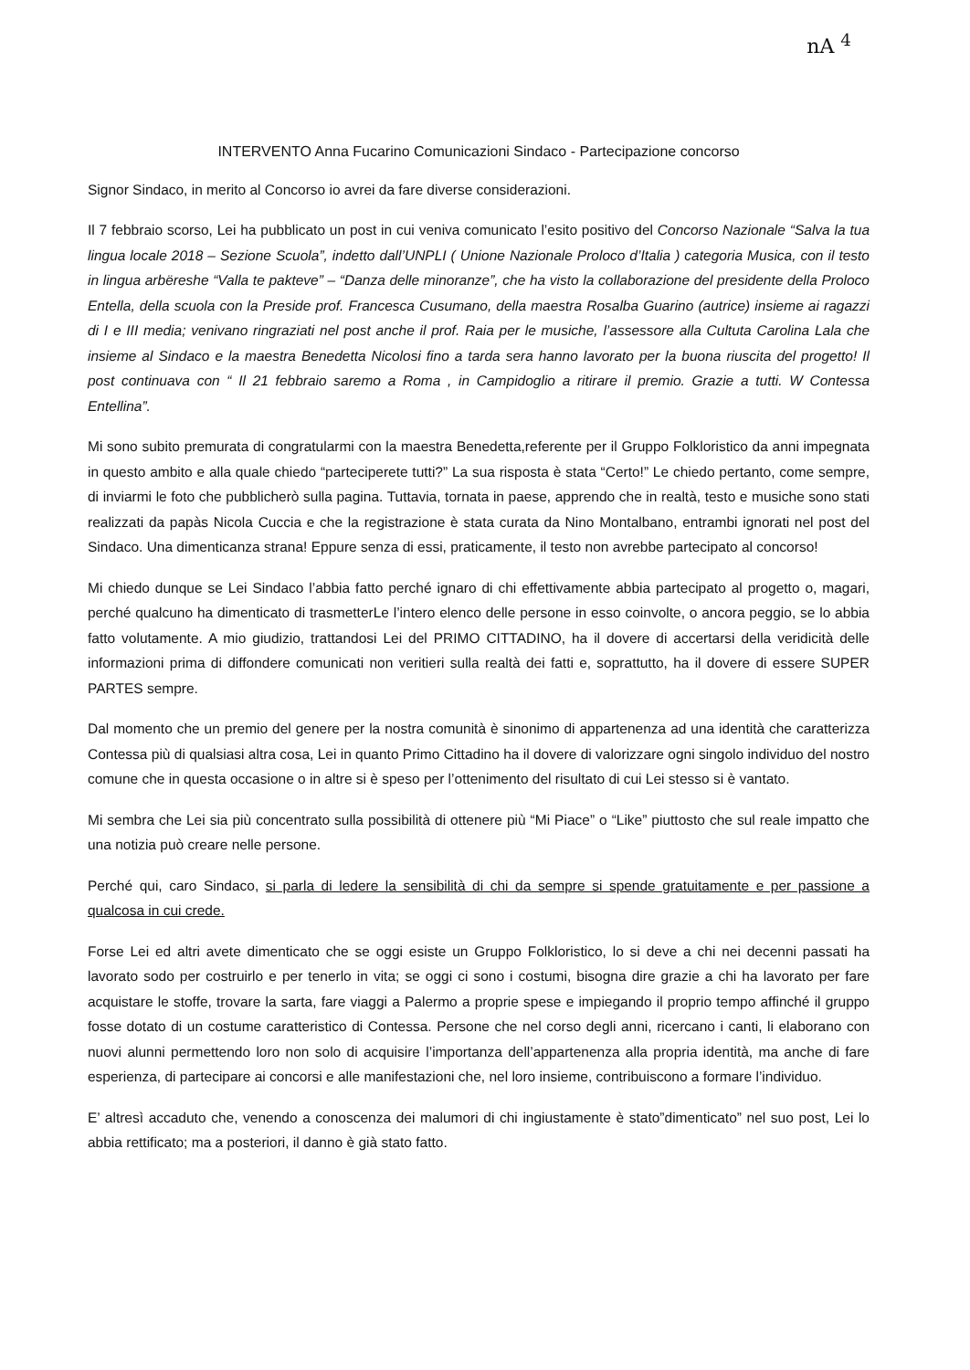nA <sup>4</sup>
INTERVENTO Anna Fucarino Comunicazioni Sindaco - Partecipazione concorso
Signor Sindaco, in merito al Concorso io avrei da fare diverse considerazioni.
Il 7 febbraio scorso, Lei ha pubblicato un post in cui veniva comunicato l’esito positivo del Concorso Nazionale “Salva la tua lingua locale 2018 – Sezione Scuola”, indetto dall’UNPLI ( Unione Nazionale Proloco d’Italia ) categoria Musica, con il testo in lingua arbëreshe “Valla te pakteve” – “Danza delle minoranze”, che ha visto la collaborazione del presidente della Proloco Entella, della scuola con la Preside prof. Francesca Cusumano, della maestra Rosalba Guarino (autrice) insieme ai ragazzi di I e III media; venivano ringraziati nel post anche il prof. Raia per le musiche, l’assessore alla Cultuta Carolina Lala che insieme al Sindaco e la maestra Benedetta Nicolosi fino a tarda sera hanno lavorato per la buona riuscita del progetto! Il post continuava con “ Il 21 febbraio saremo a Roma , in Campidoglio a ritirare il premio. Grazie a tutti. W Contessa Entellina”.
Mi sono subito premurata di congratularmi con la maestra Benedetta,referente per il Gruppo Folkloristico da anni impegnata in questo ambito e alla quale chiedo “parteciperete tutti?” La sua risposta è stata “Certo!” Le chiedo pertanto, come sempre, di inviarmi le foto che pubblicherò sulla pagina. Tuttavia, tornata in paese, apprendo che in realtà, testo e musiche sono stati realizzati da papàs Nicola Cuccia e che la registrazione è stata curata da Nino Montalbano, entrambi ignorati nel post del Sindaco. Una dimenticanza strana! Eppure senza di essi, praticamente, il testo non avrebbe partecipato al concorso!
Mi chiedo dunque se Lei Sindaco l’abbia fatto perché ignaro di chi effettivamente abbia partecipato al progetto o, magari, perché qualcuno ha dimenticato di trasmetterLe l’intero elenco delle persone in esso coinvolte, o ancora peggio, se lo abbia fatto volutamente. A mio giudizio, trattandosi Lei del PRIMO CITTADINO, ha il dovere di accertarsi della veridicità delle informazioni prima di diffondere comunicati non veritieri sulla realtà dei fatti e, soprattutto, ha il dovere di essere SUPER PARTES sempre.
Dal momento che un premio del genere per la nostra comunità è sinonimo di appartenenza ad una identità che caratterizza Contessa più di qualsiasi altra cosa, Lei in quanto Primo Cittadino ha il dovere di valorizzare ogni singolo individuo del nostro comune che in questa occasione o in altre si è speso per l’ottenimento del risultato di cui Lei stesso si è vantato.
Mi sembra che Lei sia più concentrato sulla possibilità di ottenere più “Mi Piace” o “Like” piuttosto che sul reale impatto che una notizia può creare nelle persone.
Perché qui, caro Sindaco, si parla di ledere la sensibilità di chi da sempre si spende gratuitamente e per passione a qualcosa in cui crede.
Forse Lei ed altri avete dimenticato che se oggi esiste un Gruppo Folkloristico, lo si deve a chi nei decenni passati ha lavorato sodo per costruirlo e per tenerlo in vita; se oggi ci sono i costumi, bisogna dire grazie a chi ha lavorato per fare acquistare le stoffe, trovare la sarta, fare viaggi a Palermo a proprie spese e impiegando il proprio tempo affinché il gruppo fosse dotato di un costume caratteristico di Contessa. Persone che nel corso degli anni, ricercano i canti, li elaborano con nuovi alunni permettendo loro non solo di acquisire l’importanza dell’appartenenza alla propria identità, ma anche di fare esperienza, di partecipare ai concorsi e alle manifestazioni che, nel loro insieme, contribuiscono a formare l’individuo.
E’ altresì accaduto che, venendo a conoscenza dei malumori di chi ingiustamente è stato”dimenticato” nel suo post, Lei lo abbia rettificato; ma a posteriori, il danno è già stato fatto.